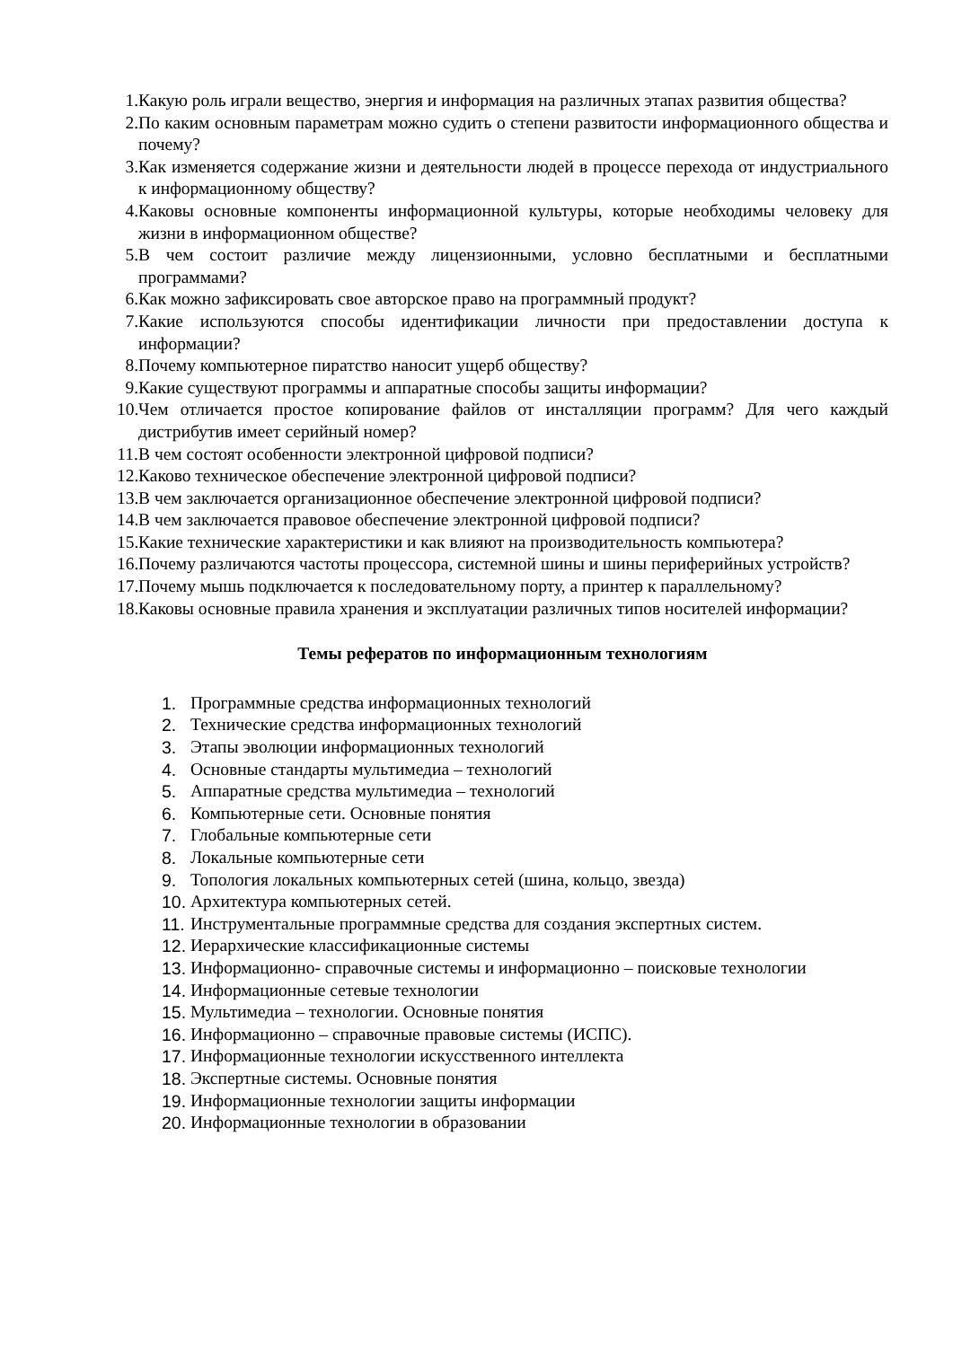1. Какую роль играли вещество, энергия и информация на различных этапах развития общества?
2. По каким основным параметрам можно судить о степени развитости информационного общества и почему?
3. Как изменяется содержание жизни и деятельности людей в процессе перехода от индустриального к информационному обществу?
4. Каковы основные компоненты информационной культуры, которые необходимы человеку для жизни в информационном обществе?
5. В чем состоит различие между лицензионными, условно бесплатными и бесплатными программами?
6. Как можно зафиксировать свое авторское право на программный продукт?
7. Какие используются способы идентификации личности при предоставлении доступа к информации?
8. Почему компьютерное пиратство наносит ущерб обществу?
9. Какие существуют программы и аппаратные способы защиты информации?
10. Чем отличается простое копирование файлов от инсталляции программ? Для чего каждый дистрибутив имеет серийный номер?
11. В чем состоят особенности электронной цифровой подписи?
12. Каково техническое обеспечение электронной цифровой подписи?
13. В чем заключается организационное обеспечение электронной цифровой подписи?
14. В чем заключается правовое обеспечение электронной цифровой подписи?
15. Какие технические характеристики и как влияют на производительность компьютера?
16. Почему различаются частоты процессора, системной шины и шины периферийных устройств?
17. Почему мышь подключается к последовательному порту, а принтер к параллельному?
18. Каковы основные правила хранения и эксплуатации различных типов носителей информации?
Темы рефератов по информационным технологиям
1. Программные средства информационных технологий
2. Технические средства информационных технологий
3. Этапы эволюции информационных технологий
4. Основные стандарты мультимедиа – технологий
5. Аппаратные средства мультимедиа – технологий
6. Компьютерные сети. Основные понятия
7. Глобальные компьютерные сети
8. Локальные компьютерные сети
9. Топология локальных компьютерных сетей (шина, кольцо, звезда)
10. Архитектура компьютерных сетей.
11. Инструментальные программные средства для создания экспертных систем.
12. Иерархические классификационные системы
13. Информационно- справочные системы и информационно – поисковые технологии
14. Информационные сетевые технологии
15. Мультимедиа – технологии. Основные понятия
16. Информационно – справочные правовые системы (ИСПС).
17. Информационные технологии искусственного интеллекта
18. Экспертные системы. Основные понятия
19. Информационные технологии защиты информации
20. Информационные технологии в образовании